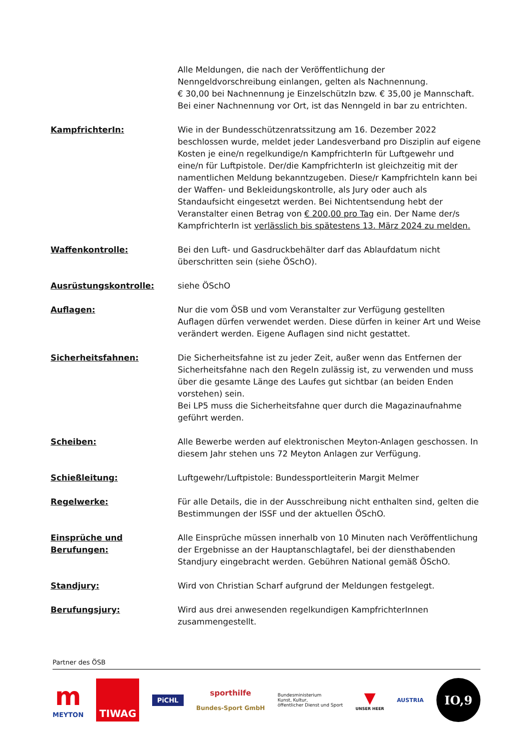Alle Meldungen, die nach der Veröffentlichung der Nenngeldvorschreibung einlangen, gelten als Nachnennung.
€ 30,00 bei Nachnennung je EinzelschützIn bzw. € 35,00 je Mannschaft.
Bei einer Nachnennung vor Ort, ist das Nenngeld in bar zu entrichten.
KampfrichterIn: Wie in der Bundesschützenratssitzung am 16. Dezember 2022 beschlossen wurde, meldet jeder Landesverband pro Disziplin auf eigene Kosten je eine/n regelkundige/n KampfrichterIn für Luftgewehr und eine/n für Luftpistole. Der/die KampfrichterIn ist gleichzeitig mit der namentlichen Meldung bekanntzugeben. Diese/r Kampfrichteln kann bei der Waffen- und Bekleidungskontrolle, als Jury oder auch als Standaufsicht eingesetzt werden. Bei Nichtentsendung hebt der Veranstalter einen Betrag von € 200,00 pro Tag ein. Der Name der/s KampfrichterIn ist verlässlich bis spätestens 13. März 2024 zu melden.
Waffenkontrolle: Bei den Luft- und Gasdruckbehälter darf das Ablaufdatum nicht überschritten sein (siehe ÖSchO).
Ausrüstungskontrolle: siehe ÖSchO
Auflagen: Nur die vom ÖSB und vom Veranstalter zur Verfügung gestellten Auflagen dürfen verwendet werden. Diese dürfen in keiner Art und Weise verändert werden. Eigene Auflagen sind nicht gestattet.
Sicherheitsfahnen: Die Sicherheitsfahne ist zu jeder Zeit, außer wenn das Entfernen der Sicherheitsfahne nach den Regeln zulässig ist, zu verwenden und muss über die gesamte Länge des Laufes gut sichtbar (an beiden Enden vorstehen) sein.
Bei LP5 muss die Sicherheitsfahne quer durch die Magazinaufnahme geführt werden.
Scheiben: Alle Bewerbe werden auf elektronischen Meyton-Anlagen geschossen. In diesem Jahr stehen uns 72 Meyton Anlagen zur Verfügung.
Schießleitung: Luftgewehr/Luftpistole: Bundessportleiterin Margit Melmer
Regelwerke: Für alle Details, die in der Ausschreibung nicht enthalten sind, gelten die Bestimmungen der ISSF und der aktuellen ÖSchO.
Einsprüche und
Berufungen:
Alle Einsprüche müssen innerhalb von 10 Minuten nach Veröffentlichung der Ergebnisse an der Hauptanschlagtafel, bei der diensthabenden Standjury eingebracht werden. Gebühren National gemäß ÖSchO.
Standjury: Wird von Christian Scharf aufgrund der Meldungen festgelegt.
Berufungsjury: Wird aus drei anwesenden regelkundigen KampfrichterInnen zusammengestellt.
Partner des ÖSB
m
MEYTON
TIWAG
PiCHL
sporthilfe
Bundes-Sport GmbH
Bundesministerium
Kunst, Kultur,
öffentlicher Dienst und Sport
▼
UNSER HEER
AUSTRIA
IO,9